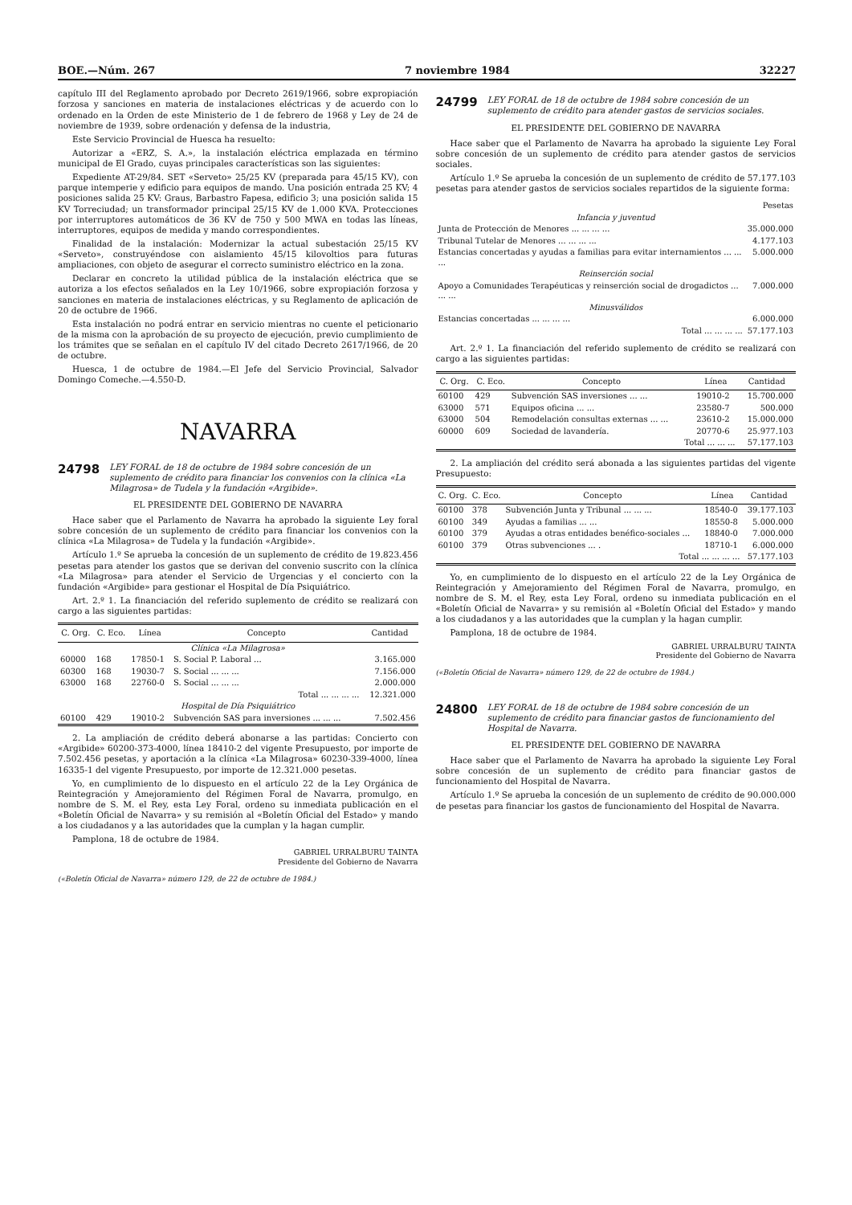BOE.—Núm. 267 7 noviembre 1984 32227
capítulo III del Reglamento aprobado por Decreto 2619/1966, sobre expropiación forzosa y sanciones en materia de instalaciones eléctricas y de acuerdo con lo ordenado en la Orden de este Ministerio de 1 de febrero de 1968 y Ley de 24 de noviembre de 1939, sobre ordenación y defensa de la industria,
Este Servicio Provincial de Huesca ha resuelto:
Autorizar a «ERZ, S. A.», la instalación eléctrica emplazada en término municipal de El Grado, cuyas principales características son las siguientes:
Expediente AT-29/84. SET «Serveto» 25/25 KV (preparada para 45/15 KV), con parque intemperie y edificio para equipos de mando. Una posición entrada 25 KV; 4 posiciones salida 25 KV: Graus, Barbastro Fapesa, edificio 3; una posición salida 15 KV Torreciudad; un transformador principal 25/15 KV de 1.000 KVA. Protecciones por interruptores automáticos de 36 KV de 750 y 500 MWA en todas las líneas, interruptores, equipos de medida y mando correspondientes.
Finalidad de la instalación: Modernizar la actual subestación 25/15 KV «Serveto», construyéndose con aislamiento 45/15 kilovoltios para futuras ampliaciones, con objeto de asegurar el correcto suministro eléctrico en la zona.
Declarar en concreto la utilidad pública de la instalación eléctrica que se autoriza a los efectos señalados en la Ley 10/1966, sobre expropiación forzosa y sanciones en materia de instalaciones eléctricas, y su Reglamento de aplicación de 20 de octubre de 1966.
Esta instalación no podrá entrar en servicio mientras no cuente el peticionario de la misma con la aprobación de su proyecto de ejecución, previo cumplimiento de los trámites que se señalan en el capítulo IV del citado Decreto 2617/1966, de 20 de octubre.
Huesca, 1 de octubre de 1984.—El Jefe del Servicio Provincial, Salvador Domingo Comeche.—4.550-D.
NAVARRA
24798 LEY FORAL de 18 de octubre de 1984 sobre concesión de un suplemento de crédito para financiar los convenios con la clínica «La Milagrosa» de Tudela y la fundación «Argibide».
EL PRESIDENTE DEL GOBIERNO DE NAVARRA
Hace saber que el Parlamento de Navarra ha aprobado la siguiente Ley foral sobre concesión de un suplemento de crédito para financiar los convenios con la clínica «La Milagrosa» de Tudela y la fundación «Argibide».
Artículo 1.º Se aprueba la concesión de un suplemento de crédito de 19.823.456 pesetas para atender los gastos que se derivan del convenio suscrito con la clínica «La Milagrosa» para atender el Servicio de Urgencias y el concierto con la fundación «Argibide» para gestionar el Hospital de Día Psiquiátrico.
Art. 2.º 1. La financiación del referido suplemento de crédito se realizará con cargo a las siguientes partidas:
| C. Org. | C. Eco. | Línea | Concepto | Cantidad |
| --- | --- | --- | --- | --- |
| Clínica «La Milagrosa» | | | | |
| 60000 | 168 | 17850-1 | S. Social P. Laboral ... | 3.165.000 |
| 60300 | 168 | 19030-7 | S. Social ... ... ... | 7.156.000 |
| 63000 | 168 | 22760-0 | S. Social ... ... ... | 2.000.000 |
| Total ... ... ... ... | | | | 12.321.000 |
| Hospital de Día Psiquiátrico | | | | |
| 60100 | 429 | 19010-2 | Subvención SAS para inversiones ... ... ... | 7.502.456 |
2. La ampliación de crédito deberá abonarse a las partidas: Concierto con «Argibide» 60200-373-4000, línea 18410-2 del vigente Presupuesto, por importe de 7.502.456 pesetas, y aportación a la clínica «La Milagrosa» 60230-339-4000, línea 16335-1 del vigente Presupuesto, por importe de 12.321.000 pesetas.
Yo, en cumplimiento de lo dispuesto en el artículo 22 de la Ley Orgánica de Reintegración y Amejoramiento del Régimen Foral de Navarra, promulgo, en nombre de S. M. el Rey, esta Ley Foral, ordeno su inmediata publicación en el «Boletín Oficial de Navarra» y su remisión al «Boletín Oficial del Estado» y mando a los ciudadanos y a las autoridades que la cumplan y la hagan cumplir.
Pamplona, 18 de octubre de 1984.
GABRIEL URRALBURU TAINTA
Presidente del Gobierno de Navarra
(«Boletín Oficial de Navarra» número 129, de 22 de octubre de 1984.)
24799 LEY FORAL de 18 de octubre de 1984 sobre concesión de un suplemento de crédito para atender gastos de servicios sociales.
EL PRESIDENTE DEL GOBIERNO DE NAVARRA
Hace saber que el Parlamento de Navarra ha aprobado la siguiente Ley Foral sobre concesión de un suplemento de crédito para atender gastos de servicios sociales.
Artículo 1.º Se aprueba la concesión de un suplemento de crédito de 57.177.103 pesetas para atender gastos de servicios sociales repartidos de la siguiente forma:
| | Pesetas |
| Infancia y juventud | |
| Junta de Protección de Menores ... ... ... ... | 35.000.000 |
| Tribunal Tutelar de Menores ... ... ... ... | 4.177.103 |
| Estancias concertadas y ayudas a familias para evitar internamientos ... ... ... | 5.000.000 |
| Reinserción social | |
| Apoyo a Comunidades Terapéuticas y reinserción social de drogadictos ... ... ... | 7.000.000 |
| Minusválidos | |
| Estancias concertadas ... ... ... ... | 6.000.000 |
| Total ... ... ... ... | 57.177.103 |
Art. 2.º 1. La financiación del referido suplemento de crédito se realizará con cargo a las siguientes partidas:
| C. Org. | C. Eco. | Concepto | Línea | Cantidad |
| --- | --- | --- | --- | --- |
| 60100 | 429 | Subvención SAS inversiones ... ... | 19010-2 | 15.700.000 |
| 63000 | 571 | Equipos oficina ... ... | 23580-7 | 500.000 |
| 63000 | 504 | Remodelación consultas externas ... ... | 23610-2 | 15.000.000 |
| 60000 | 609 | Sociedad de lavandería. | 20770-6 | 25.977.103 |
| Total ... ... ... | | | | 57.177.103 |
2. La ampliación del crédito será abonada a las siguientes partidas del vigente Presupuesto:
| C. Org. | C. Eco. | Concepto | Línea | Cantidad |
| --- | --- | --- | --- | --- |
| 60100 | 378 | Subvención Junta y Tribunal ... ... ... | 18540-0 | 39.177.103 |
| 60100 | 349 | Ayudas a familias ... ... | 18550-8 | 5.000.000 |
| 60100 | 379 | Ayudas a otras entidades benéfico-sociales ... | 18840-0 | 7.000.000 |
| 60100 | 379 | Otras subvenciones ... . | 18710-1 | 6.000.000 |
| Total ... ... ... ... | | | | 57.177.103 |
Yo, en cumplimiento de lo dispuesto en el artículo 22 de la Ley Orgánica de Reintegración y Amejoramiento del Régimen Foral de Navarra, promulgo, en nombre de S. M. el Rey, esta Ley Foral, ordeno su inmediata publicación en el «Boletín Oficial de Navarra» y su remisión al «Boletín Oficial del Estado» y mando a los ciudadanos y a las autoridades que la cumplan y la hagan cumplir.
Pamplona, 18 de octubre de 1984.
GABRIEL URRALBURU TAINTA
Presidente del Gobierno de Navarra
(«Boletín Oficial de Navarra» número 129, de 22 de octubre de 1984.)
24800 LEY FORAL de 18 de octubre de 1984 sobre concesión de un suplemento de crédito para financiar gastos de funcionamiento del Hospital de Navarra.
EL PRESIDENTE DEL GOBIERNO DE NAVARRA
Hace saber que el Parlamento de Navarra ha aprobado la siguiente Ley Foral sobre concesión de un suplemento de crédito para financiar gastos de funcionamiento del Hospital de Navarra.
Artículo 1.º Se aprueba la concesión de un suplemento de crédito de 90.000.000 de pesetas para financiar los gastos de funcionamiento del Hospital de Navarra.